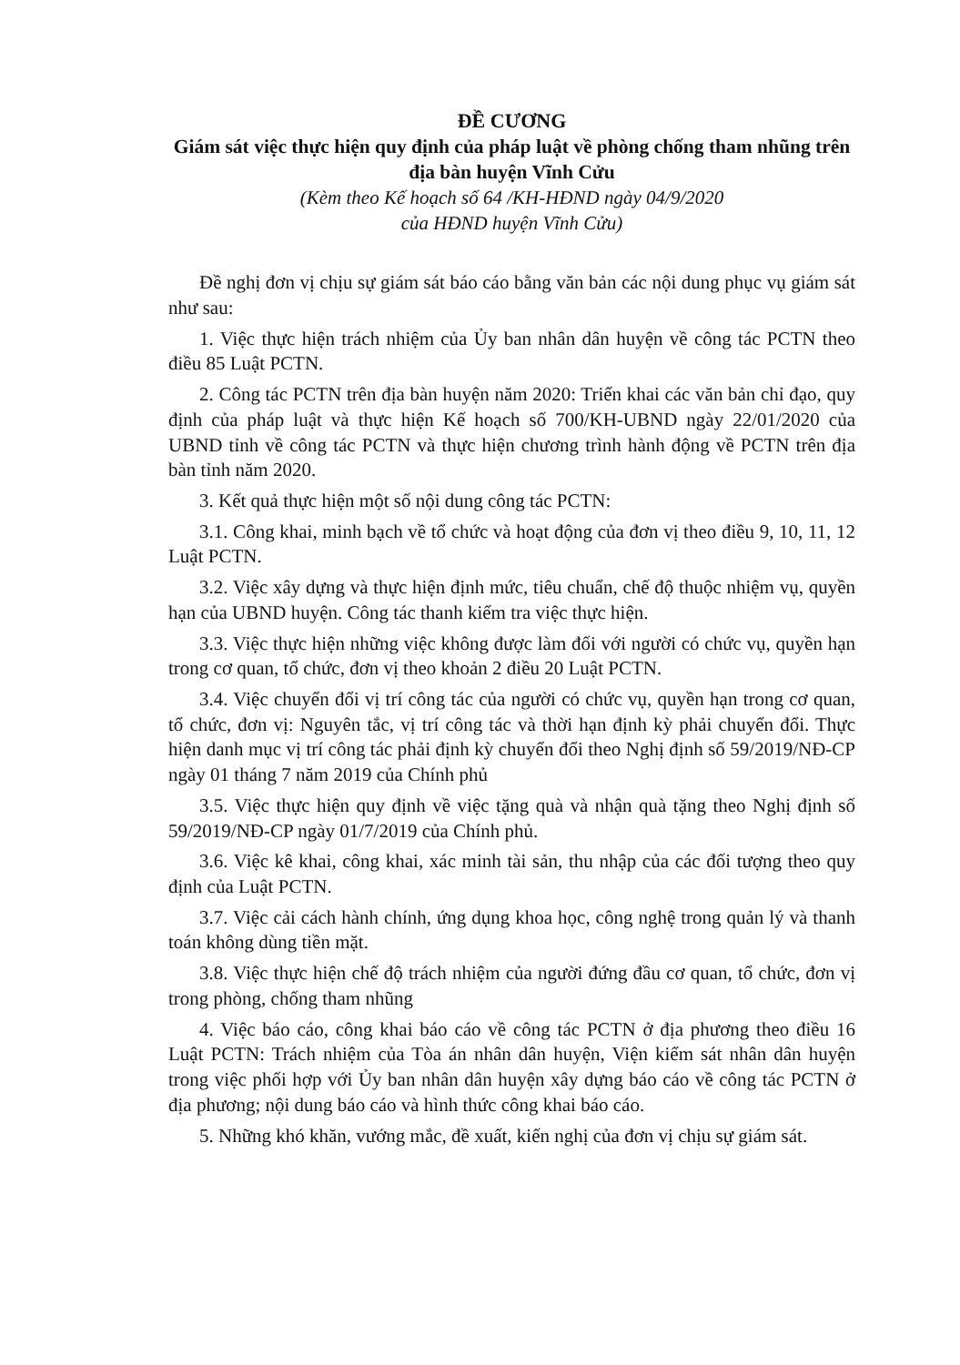ĐỀ CƯƠNG
Giám sát việc thực hiện quy định của pháp luật về phòng chống tham nhũng trên địa bàn huyện Vĩnh Cửu
(Kèm theo Kế hoạch số 64 /KH-HĐND ngày 04/9/2020
của HĐND huyện Vĩnh Cửu)
Đề nghị đơn vị chịu sự giám sát báo cáo bằng văn bản các nội dung phục vụ giám sát như sau:
1. Việc thực hiện trách nhiệm của Ủy ban nhân dân huyện về công tác PCTN theo điều 85 Luật PCTN.
2. Công tác PCTN trên địa bàn huyện năm 2020: Triển khai các văn bản chỉ đạo, quy định của pháp luật và thực hiện Kế hoạch số 700/KH-UBND ngày 22/01/2020 của UBND tỉnh về công tác PCTN và thực hiện chương trình hành động về PCTN trên địa bàn tỉnh năm 2020.
3. Kết quả thực hiện một số nội dung công tác PCTN:
3.1. Công khai, minh bạch về tổ chức và hoạt động của đơn vị theo điều 9, 10, 11, 12 Luật PCTN.
3.2. Việc xây dựng và thực hiện định mức, tiêu chuẩn, chế độ thuộc nhiệm vụ, quyền hạn của UBND huyện. Công tác thanh kiểm tra việc thực hiện.
3.3. Việc thực hiện những việc không được làm đối với người có chức vụ, quyền hạn trong cơ quan, tổ chức, đơn vị theo khoản 2 điều 20 Luật PCTN.
3.4. Việc chuyển đổi vị trí công tác của người có chức vụ, quyền hạn trong cơ quan, tổ chức, đơn vị: Nguyên tắc, vị trí công tác và thời hạn định kỳ phải chuyển đổi. Thực hiện danh mục vị trí công tác phải định kỳ chuyển đổi theo Nghị định số 59/2019/NĐ-CP ngày 01 tháng 7 năm 2019 của Chính phủ
3.5. Việc thực hiện quy định về việc tặng quà và nhận quà tặng theo Nghị định số 59/2019/NĐ-CP ngày 01/7/2019 của Chính phủ.
3.6. Việc kê khai, công khai, xác minh tài sản, thu nhập của các đối tượng theo quy định của Luật PCTN.
3.7. Việc cải cách hành chính, ứng dụng khoa học, công nghệ trong quản lý và thanh toán không dùng tiền mặt.
3.8. Việc thực hiện chế độ trách nhiệm của người đứng đầu cơ quan, tổ chức, đơn vị trong phòng, chống tham nhũng
4. Việc báo cáo, công khai báo cáo về công tác PCTN ở địa phương theo điều 16 Luật PCTN: Trách nhiệm của Tòa án nhân dân huyện, Viện kiểm sát nhân dân huyện trong việc phối hợp với Ủy ban nhân dân huyện xây dựng báo cáo về công tác PCTN ở địa phương; nội dung báo cáo và hình thức công khai báo cáo.
5. Những khó khăn, vướng mắc, đề xuất, kiến nghị của đơn vị chịu sự giám sát.